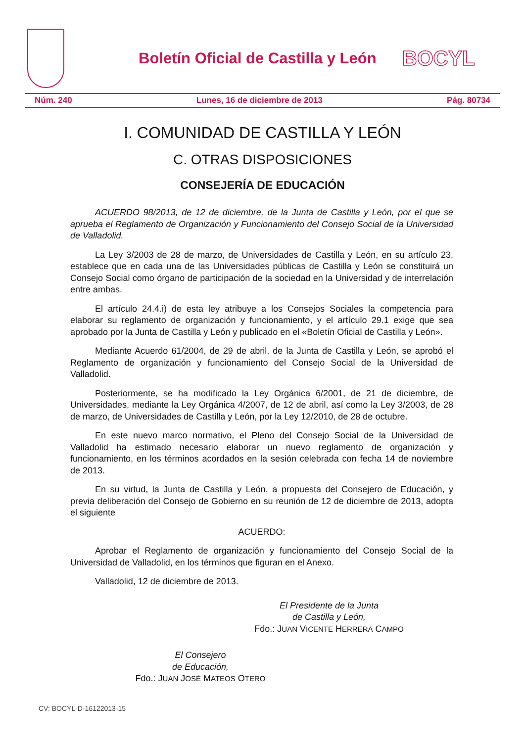Boletín Oficial de Castilla y León
BOCYL
Núm. 240 Lunes, 16 de diciembre de 2013 Pág. 80734
I. COMUNIDAD DE CASTILLA Y LEÓN
C. OTRAS DISPOSICIONES
CONSEJERÍA DE EDUCACIÓN
ACUERDO 98/2013, de 12 de diciembre, de la Junta de Castilla y León, por el que se aprueba el Reglamento de Organización y Funcionamiento del Consejo Social de la Universidad de Valladolid.
La Ley 3/2003 de 28 de marzo, de Universidades de Castilla y León, en su artículo 23, establece que en cada una de las Universidades públicas de Castilla y León se constituirá un Consejo Social como órgano de participación de la sociedad en la Universidad y de interrelación entre ambas.
El artículo 24.4.i) de esta ley atribuye a los Consejos Sociales la competencia para elaborar su reglamento de organización y funcionamiento, y el artículo 29.1 exige que sea aprobado por la Junta de Castilla y León y publicado en el «Boletín Oficial de Castilla y León».
Mediante Acuerdo 61/2004, de 29 de abril, de la Junta de Castilla y León, se aprobó el Reglamento de organización y funcionamiento del Consejo Social de la Universidad de Valladolid.
Posteriormente, se ha modificado la Ley Orgánica 6/2001, de 21 de diciembre, de Universidades, mediante la Ley Orgánica 4/2007, de 12 de abril, así como la Ley 3/2003, de 28 de marzo, de Universidades de Castilla y León, por la Ley 12/2010, de 28 de octubre.
En este nuevo marco normativo, el Pleno del Consejo Social de la Universidad de Valladolid ha estimado necesario elaborar un nuevo reglamento de organización y funcionamiento, en los términos acordados en la sesión celebrada con fecha 14 de noviembre de 2013.
En su virtud, la Junta de Castilla y León, a propuesta del Consejero de Educación, y previa deliberación del Consejo de Gobierno en su reunión de 12 de diciembre de 2013, adopta el siguiente
ACUERDO:
Aprobar el Reglamento de organización y funcionamiento del Consejo Social de la Universidad de Valladolid, en los términos que figuran en el Anexo.
Valladolid, 12 de diciembre de 2013.
El Presidente de la Junta
de Castilla y León,
Fdo.: JUAN VICENTE HERRERA CAMPO
El Consejero
de Educación,
Fdo.: JUAN JOSÉ MATEOS OTERO
CV: BOCYL-D-16122013-15